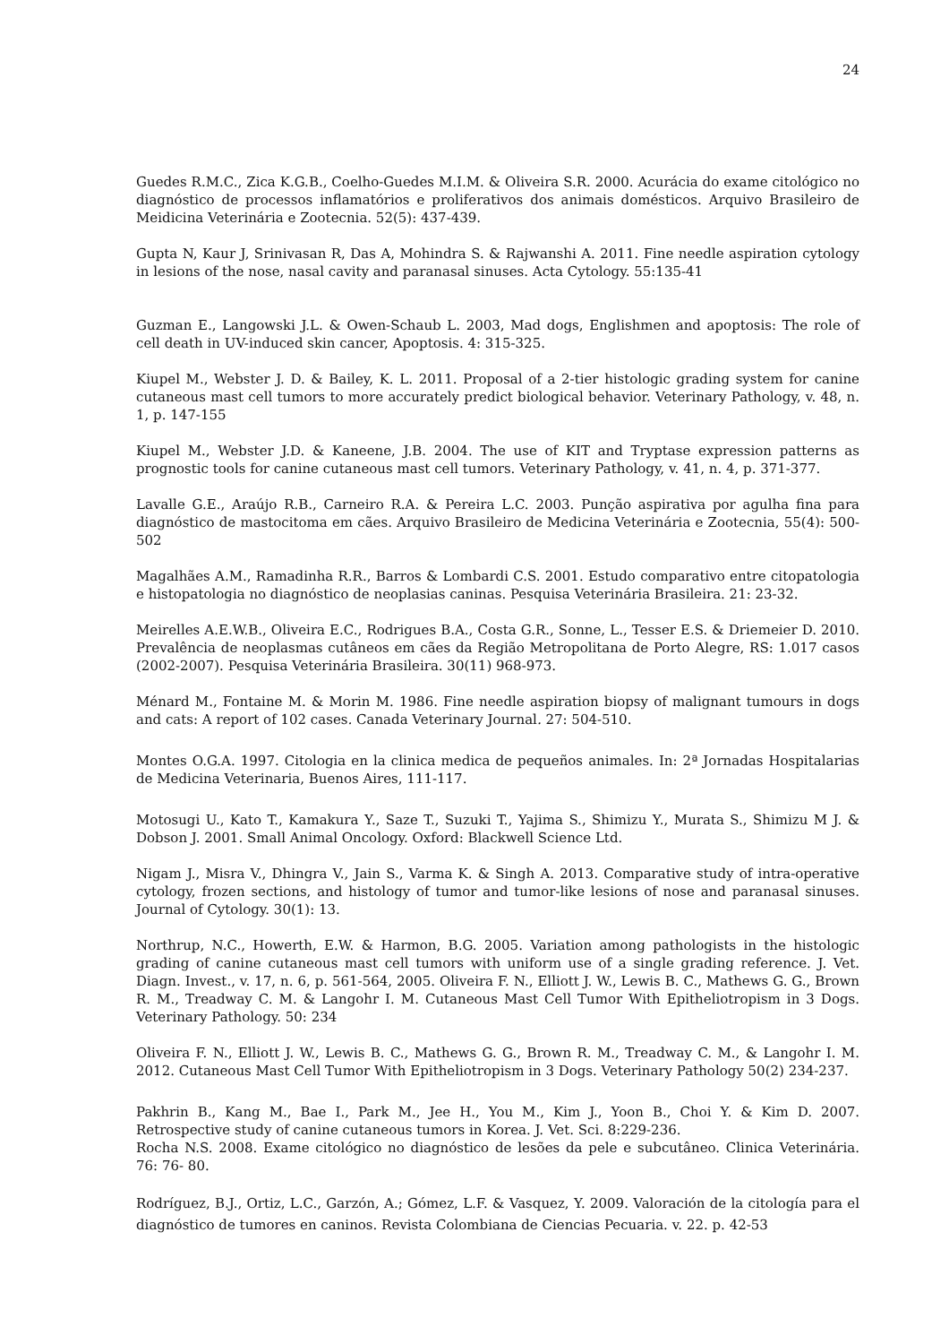24
Guedes R.M.C., Zica K.G.B., Coelho-Guedes M.I.M. & Oliveira S.R. 2000. Acurácia do exame citológico no diagnóstico de processos inflamatórios e proliferativos dos animais domésticos. Arquivo Brasileiro de Meidicina Veterinária e Zootecnia. 52(5): 437-439.
Gupta N, Kaur J, Srinivasan R, Das A, Mohindra S. & Rajwanshi A. 2011. Fine needle aspiration cytology in lesions of the nose, nasal cavity and paranasal sinuses. Acta Cytology. 55:135-41
Guzman E., Langowski J.L. & Owen-Schaub L. 2003, Mad dogs, Englishmen and apoptosis: The role of cell death in UV-induced skin cancer, Apoptosis. 4: 315-325.
Kiupel M., Webster J. D. & Bailey, K. L. 2011. Proposal of a 2-tier histologic grading system for canine cutaneous mast cell tumors to more accurately predict biological behavior. Veterinary Pathology, v. 48, n. 1, p. 147-155
Kiupel M., Webster J.D. & Kaneene, J.B. 2004. The use of KIT and Tryptase expression patterns as prognostic tools for canine cutaneous mast cell tumors. Veterinary Pathology, v. 41, n. 4, p. 371-377.
Lavalle G.E., Araújo R.B., Carneiro R.A. & Pereira L.C. 2003. Punção aspirativa por agulha fina para diagnóstico de mastocitoma em cães. Arquivo Brasileiro de Medicina Veterinária e Zootecnia, 55(4): 500-502
Magalhães A.M., Ramadinha R.R., Barros & Lombardi C.S. 2001. Estudo comparativo entre citopatologia e histopatologia no diagnóstico de neoplasias caninas. Pesquisa Veterinária Brasileira. 21: 23-32.
Meirelles A.E.W.B., Oliveira E.C., Rodrigues B.A., Costa G.R., Sonne, L., Tesser E.S. & Driemeier D. 2010. Prevalência de neoplasmas cutâneos em cães da Região Metropolitana de Porto Alegre, RS: 1.017 casos (2002-2007). Pesquisa Veterinária Brasileira. 30(11) 968-973.
Ménard M., Fontaine M. & Morin M. 1986. Fine needle aspiration biopsy of malignant tumours in dogs and cats: A report of 102 cases. Canada Veterinary Journal. 27: 504-510.
Montes O.G.A. 1997. Citologia en la clinica medica de pequeños animales. In: 2ª Jornadas Hospitalarias de Medicina Veterinaria, Buenos Aires, 111-117.
Motosugi U., Kato T., Kamakura Y., Saze T., Suzuki T., Yajima S., Shimizu Y., Murata S., Shimizu M J. & Dobson J. 2001. Small Animal Oncology. Oxford: Blackwell Science Ltd.
Nigam J., Misra V., Dhingra V., Jain S., Varma K. & Singh A. 2013. Comparative study of intra-operative cytology, frozen sections, and histology of tumor and tumor-like lesions of nose and paranasal sinuses. Journal of Cytology. 30(1): 13.
Northrup, N.C., Howerth, E.W. & Harmon, B.G. 2005. Variation among pathologists in the histologic grading of canine cutaneous mast cell tumors with uniform use of a single grading reference. J. Vet. Diagn. Invest., v. 17, n. 6, p. 561-564, 2005. Oliveira F. N., Elliott J. W., Lewis B. C., Mathews G. G., Brown R. M., Treadway C. M. & Langohr I. M. Cutaneous Mast Cell Tumor With Epitheliotropism in 3 Dogs. Veterinary Pathology. 50: 234
Oliveira F. N., Elliott J. W., Lewis B. C., Mathews G. G., Brown R. M., Treadway C. M., & Langohr I. M. 2012. Cutaneous Mast Cell Tumor With Epitheliotropism in 3 Dogs. Veterinary Pathology 50(2) 234-237.
Pakhrin B., Kang M., Bae I., Park M., Jee H., You M., Kim J., Yoon B., Choi Y. & Kim D. 2007. Retrospective study of canine cutaneous tumors in Korea. J. Vet. Sci. 8:229-236.
Rocha N.S. 2008. Exame citológico no diagnóstico de lesões da pele e subcutâneo. Clinica Veterinária. 76: 76- 80.
Rodríguez, B.J., Ortiz, L.C., Garzón, A.; Gómez, L.F. & Vasquez, Y. 2009. Valoración de la citología para el diagnóstico de tumores en caninos. Revista Colombiana de Ciencias Pecuaria. v. 22. p. 42-53